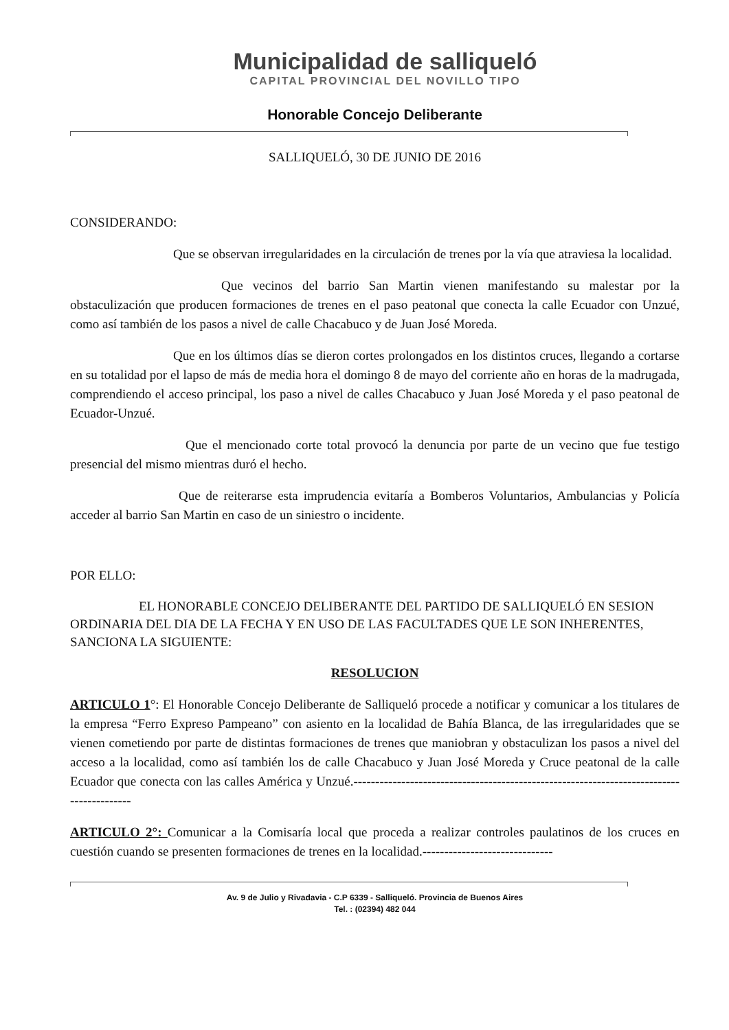Municipalidad de salliqueló
CAPITAL PROVINCIAL DEL NOVILLO TIPO
Honorable Concejo Deliberante
SALLIQUELÓ, 30 DE JUNIO DE 2016
CONSIDERANDO:
Que se observan irregularidades en la circulación de trenes por la vía que atraviesa la localidad.
Que vecinos del barrio San Martin vienen manifestando su malestar por la obstaculización que producen formaciones de trenes en el paso peatonal que conecta la calle Ecuador con Unzué, como así también de los pasos a nivel de calle Chacabuco y de Juan José Moreda.
Que en los últimos días se dieron cortes prolongados en los distintos cruces, llegando a cortarse en su totalidad por el lapso de más de media hora el domingo 8 de mayo del corriente año en horas de la madrugada, comprendiendo el acceso principal, los paso a nivel de calles Chacabuco y Juan José Moreda y el paso peatonal de Ecuador-Unzué.
Que el mencionado corte total provocó la denuncia por parte de un vecino que fue testigo presencial del mismo mientras duró el hecho.
Que de reiterarse esta imprudencia evitaría a Bomberos Voluntarios, Ambulancias y Policía acceder al barrio San Martin en caso de un siniestro o incidente.
POR ELLO:
EL HONORABLE CONCEJO DELIBERANTE DEL PARTIDO DE SALLIQUELÓ EN SESION ORDINARIA DEL DIA DE LA FECHA Y EN USO DE LAS FACULTADES QUE LE SON INHERENTES, SANCIONA LA SIGUIENTE:
RESOLUCION
ARTICULO 1°: El Honorable Concejo Deliberante de Salliqueló procede a notificar y comunicar a los titulares de la empresa “Ferro Expreso Pampeano” con asiento en la localidad de Bahía Blanca, de las irregularidades que se vienen cometiendo por parte de distintas formaciones de trenes que maniobran y obstaculizan los pasos a nivel del acceso a la localidad, como así también los de calle Chacabuco y Juan José Moreda y Cruce peatonal de la calle Ecuador que conecta con las calles América y Unzué.-----------------------------------------------------------------------------------------
ARTICULO 2°: Comunicar a la Comisaría local que proceda a realizar controles paulatinos de los cruces en cuestión cuando se presenten formaciones de trenes en la localidad.------------------------------
Av. 9 de Julio y Rivadavia - C.P 6339 - Salliqueló. Provincia de Buenos Aires
Tel. : (02394) 482 044